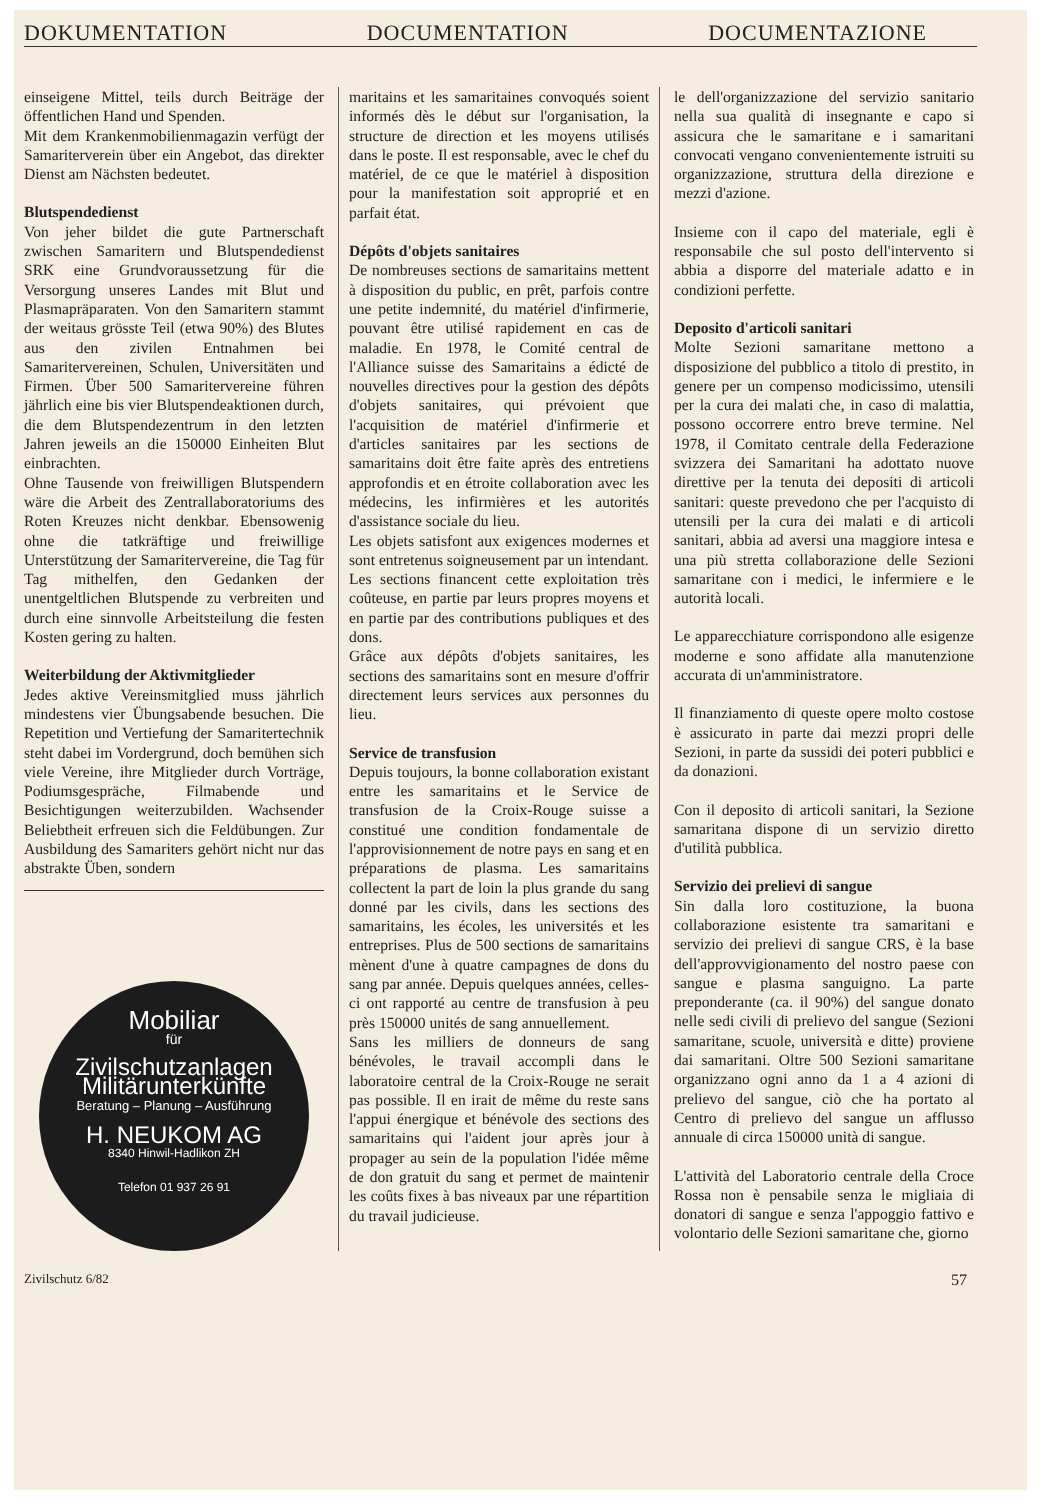DOKUMENTATION DOCUMENTATION DOCUMENTAZIONE
einseigene Mittel, teils durch Beiträge der öffentlichen Hand und Spenden.
Mit dem Krankenmobilienmagazin verfügt der Samariterverein über ein Angebot, das direkter Dienst am Nächsten bedeutet.
Blutspendedienst
Von jeher bildet die gute Partnerschaft zwischen Samaritern und Blutspendedienst SRK eine Grundvoraussetzung für die Versorgung unseres Landes mit Blut und Plasmapräparaten. Von den Samaritern stammt der weitaus grösste Teil (etwa 90%) des Blutes aus den zivilen Entnahmen bei Samaritervereinen, Schulen, Universitäten und Firmen. Über 500 Samaritervereine führen jährlich eine bis vier Blutspendeaktionen durch, die dem Blutspendezentrum in den letzten Jahren jeweils an die 150000 Einheiten Blut einbrachten.
Ohne Tausende von freiwilligen Blutspendern wäre die Arbeit des Zentrallaboratoriums des Roten Kreuzes nicht denkbar. Ebensowenig ohne die tatkräftige und freiwillige Unterstützung der Samaritervereine, die Tag für Tag mithelfen, den Gedanken der unentgeltlichen Blutspende zu verbreiten und durch eine sinnvolle Arbeitsteilung die festen Kosten gering zu halten.
Weiterbildung der Aktivmitglieder
Jedes aktive Vereinsmitglied muss jährlich mindestens vier Übungsabende besuchen. Die Repetition und Vertiefung der Samaritertechnik steht dabei im Vordergrund, doch bemühen sich viele Vereine, ihre Mitglieder durch Vorträge, Podiumsgespräche, Filmabende und Besichtigungen weiterzubilden. Wachsender Beliebtheit erfreuen sich die Feldübungen. Zur Ausbildung des Samariters gehört nicht nur das abstrakte Üben, sondern
Mobiliar
für
Zivilschutzanlagen
Militärunterkünfte
Beratung – Planung – Ausführung
H. NEUKOM AG
8340 Hinwil-Hadlikon ZH
Telefon 01 937 26 91
maritains et les samaritaines convoqués soient informés dès le début sur l'organisation, la structure de direction et les moyens utilisés dans le poste. Il est responsable, avec le chef du matériel, de ce que le matériel à disposition pour la manifestation soit approprié et en parfait état.
Dépôts d'objets sanitaires
De nombreuses sections de samaritains mettent à disposition du public, en prêt, parfois contre une petite indemnité, du matériel d'infirmerie, pouvant être utilisé rapidement en cas de maladie. En 1978, le Comité central de l'Alliance suisse des Samaritains a édicté de nouvelles directives pour la gestion des dépôts d'objets sanitaires, qui prévoient que l'acquisition de matériel d'infirmerie et d'articles sanitaires par les sections de samaritains doit être faite après des entretiens approfondis et en étroite collaboration avec les médecins, les infirmières et les autorités d'assistance sociale du lieu.
Les objets satisfont aux exigences modernes et sont entretenus soigneusement par un intendant.
Les sections financent cette exploitation très coûteuse, en partie par leurs propres moyens et en partie par des contributions publiques et des dons.
Grâce aux dépôts d'objets sanitaires, les sections des samaritains sont en mesure d'offrir directement leurs services aux personnes du lieu.
Service de transfusion
Depuis toujours, la bonne collaboration existant entre les samaritains et le Service de transfusion de la Croix-Rouge suisse a constitué une condition fondamentale de l'approvisionnement de notre pays en sang et en préparations de plasma. Les samaritains collectent la part de loin la plus grande du sang donné par les civils, dans les sections des samaritains, les écoles, les universités et les entreprises. Plus de 500 sections de samaritains mènent d'une à quatre campagnes de dons du sang par année. Depuis quelques années, celles-ci ont rapporté au centre de transfusion à peu près 150000 unités de sang annuellement.
Sans les milliers de donneurs de sang bénévoles, le travail accompli dans le laboratoire central de la Croix-Rouge ne serait pas possible. Il en irait de même du reste sans l'appui énergique et bénévole des sections des samaritains qui l'aident jour après jour à propager au sein de la population l'idée même de don gratuit du sang et permet de maintenir les coûts fixes à bas niveaux par une répartition du travail judicieuse.
le dell'organizzazione del servizio sanitario nella sua qualità di insegnante e capo si assicura che le samaritane e i samaritani convocati vengano convenientemente istruiti su organizzazione, struttura della direzione e mezzi d'azione.
Insieme con il capo del materiale, egli è responsabile che sul posto dell'intervento si abbia a disporre del materiale adatto e in condizioni perfette.
Deposito d'articoli sanitari
Molte Sezioni samaritane mettono a disposizione del pubblico a titolo di prestito, in genere per un compenso modicissimo, utensili per la cura dei malati che, in caso di malattia, possono occorrere entro breve termine. Nel 1978, il Comitato centrale della Federazione svizzera dei Samaritani ha adottato nuove direttive per la tenuta dei depositi di articoli sanitari: queste prevedono che per l'acquisto di utensili per la cura dei malati e di articoli sanitari, abbia ad aversi una maggiore intesa e una più stretta collaborazione delle Sezioni samaritane con i medici, le infermiere e le autorità locali.
Le apparecchiature corrispondono alle esigenze moderne e sono affidate alla manutenzione accurata di un'amministratore.
Il finanziamento di queste opere molto costose è assicurato in parte dai mezzi propri delle Sezioni, in parte da sussidi dei poteri pubblici e da donazioni.
Con il deposito di articoli sanitari, la Sezione samaritana dispone di un servizio diretto d'utilità pubblica.
Servizio dei prelievi di sangue
Sin dalla loro costituzione, la buona collaborazione esistente tra samaritani e servizio dei prelievi di sangue CRS, è la base dell'approvvigionamento del nostro paese con sangue e plasma sanguigno. La parte preponderante (ca. il 90%) del sangue donato nelle sedi civili di prelievo del sangue (Sezioni samaritane, scuole, università e ditte) proviene dai samaritani. Oltre 500 Sezioni samaritane organizzano ogni anno da 1 a 4 azioni di prelievo del sangue, ciò che ha portato al Centro di prelievo del sangue un afflusso annuale di circa 150000 unità di sangue.
L'attività del Laboratorio centrale della Croce Rossa non è pensabile senza le migliaia di donatori di sangue e senza l'appoggio fattivo e volontario delle Sezioni samaritane che, giorno
Zivilschutz 6/82 57